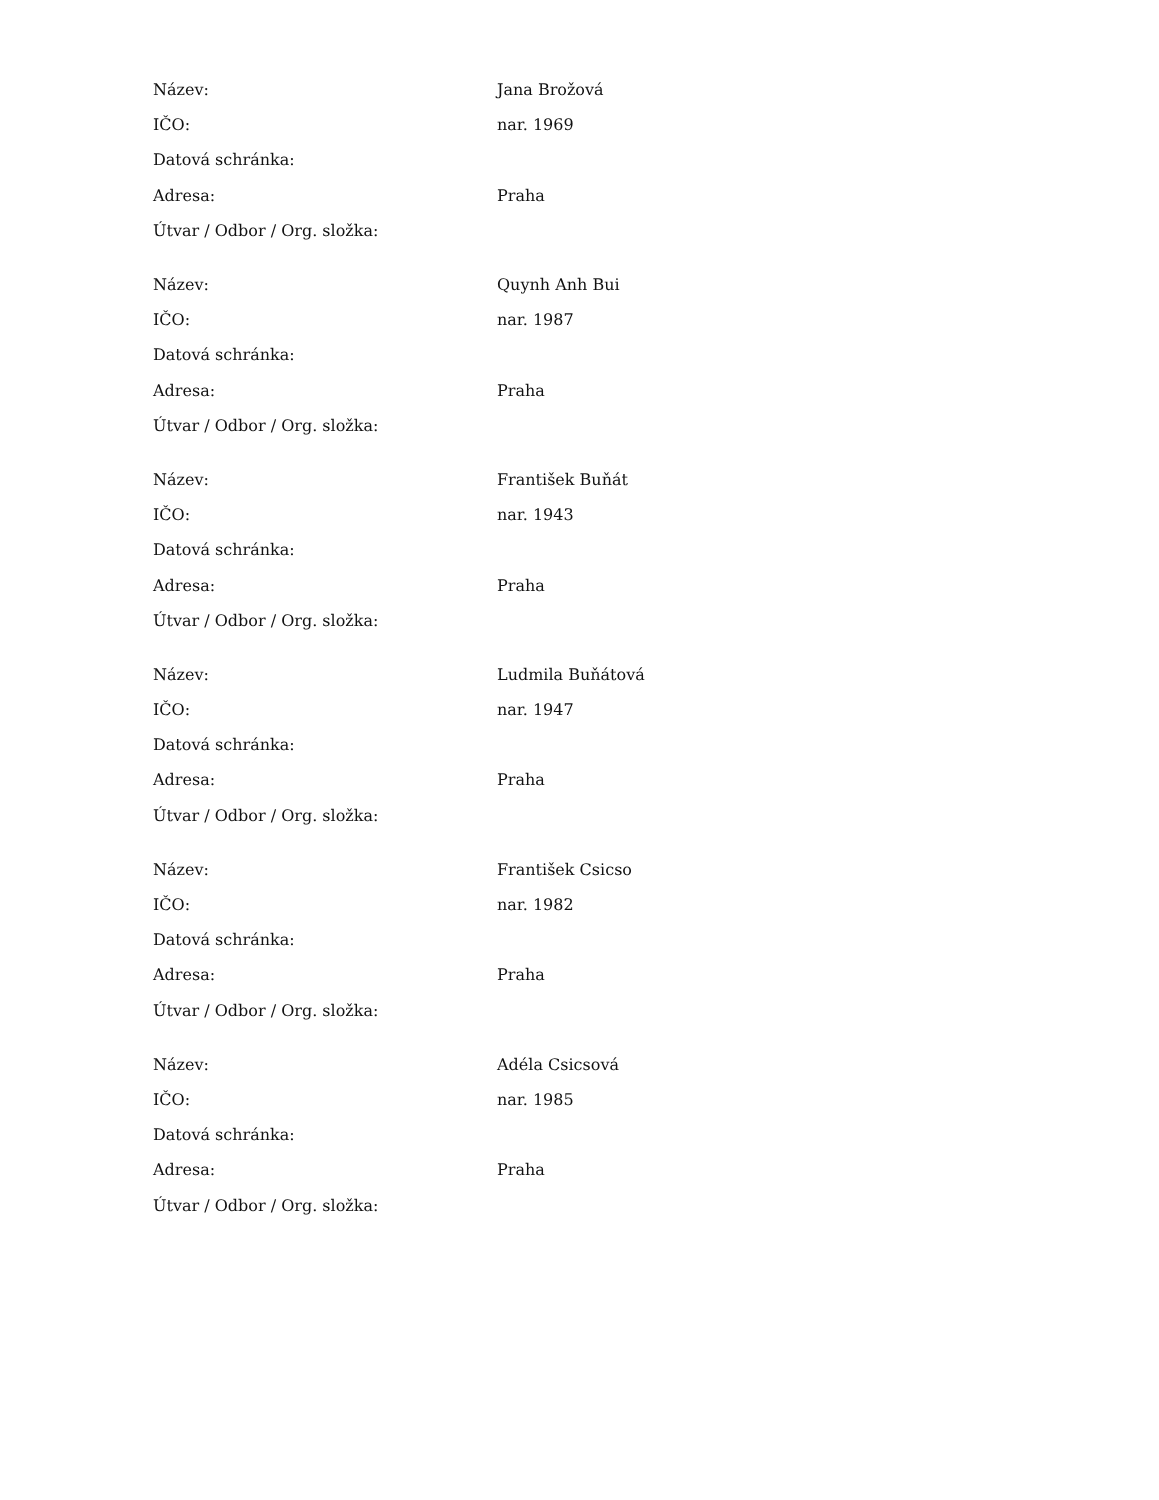| Název: | Jana Brožová |
| IČO: | nar. 1969 |
| Datová schránka: | |
| Adresa: | Praha |
| Útvar / Odbor / Org. složka: | |
| Název: | Quynh Anh Bui |
| IČO: | nar. 1987 |
| Datová schránka: | |
| Adresa: | Praha |
| Útvar / Odbor / Org. složka: | |
| Název: | František Buňát |
| IČO: | nar. 1943 |
| Datová schránka: | |
| Adresa: | Praha |
| Útvar / Odbor / Org. složka: | |
| Název: | Ludmila Buňátová |
| IČO: | nar. 1947 |
| Datová schránka: | |
| Adresa: | Praha |
| Útvar / Odbor / Org. složka: | |
| Název: | František Csicso |
| IČO: | nar. 1982 |
| Datová schránka: | |
| Adresa: | Praha |
| Útvar / Odbor / Org. složka: | |
| Název: | Adéla Csicsová |
| IČO: | nar. 1985 |
| Datová schránka: | |
| Adresa: | Praha |
| Útvar / Odbor / Org. složka: | |